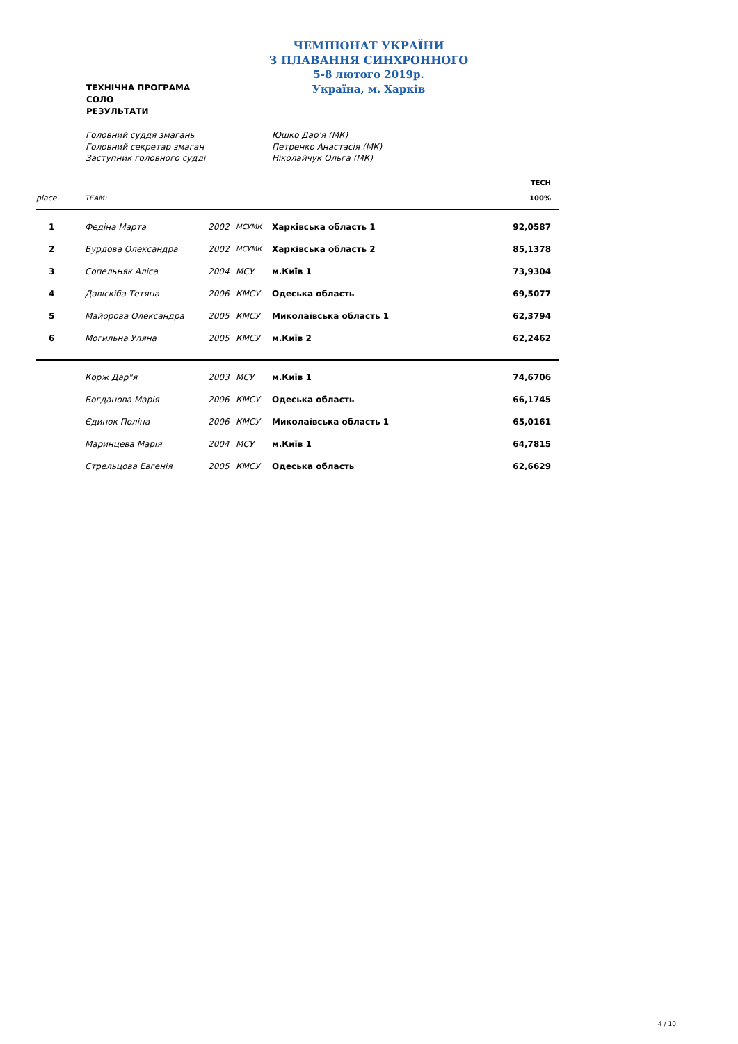ЧЕМПІОНАТ УКРАЇНИ
З ПЛАВАННЯ СИНХРОННОГО
5-8 лютого 2019р.
Україна, м. Харків
ТЕХНІЧНА ПРОГРАМА
СОЛО
РЕЗУЛЬТАТИ
Головний суддя змагань
Юшко Дар'я (МК)
Головний секретар змаган
Петренко Анастасія (МК)
Заступник головного судді
Ніколайчук Ольга (МК)
| | | | | | TECH |
| place | TEAM: | | | | 100% |
| 1 | Федіна Марта | 2002 | МСУМК | Харківська область 1 | 92,0587 |
| 2 | Бурдова Олександра | 2002 | МСУМК | Харківська область 2 | 85,1378 |
| 3 | Сопельняк Аліса | 2004 | МСУ | м.Київ 1 | 73,9304 |
| 4 | Давіскіба Тетяна | 2006 | КМСУ | Одеська область | 69,5077 |
| 5 | Майорова Олександра | 2005 | КМСУ | Миколаївська область 1 | 62,3794 |
| 6 | Могильна Уляна | 2005 | КМСУ | м.Київ 2 | 62,2462 |
| | Корж Дар"я | 2003 | МСУ | м.Київ 1 | 74,6706 |
| | Богданова Марія | 2006 | КМСУ | Одеська область | 66,1745 |
| | Єдинок Поліна | 2006 | КМСУ | Миколаївська область 1 | 65,0161 |
| | Маринцева Марія | 2004 | МСУ | м.Київ 1 | 64,7815 |
| | Стрельцова Евгенія | 2005 | КМСУ | Одеська область | 62,6629 |
4 / 10